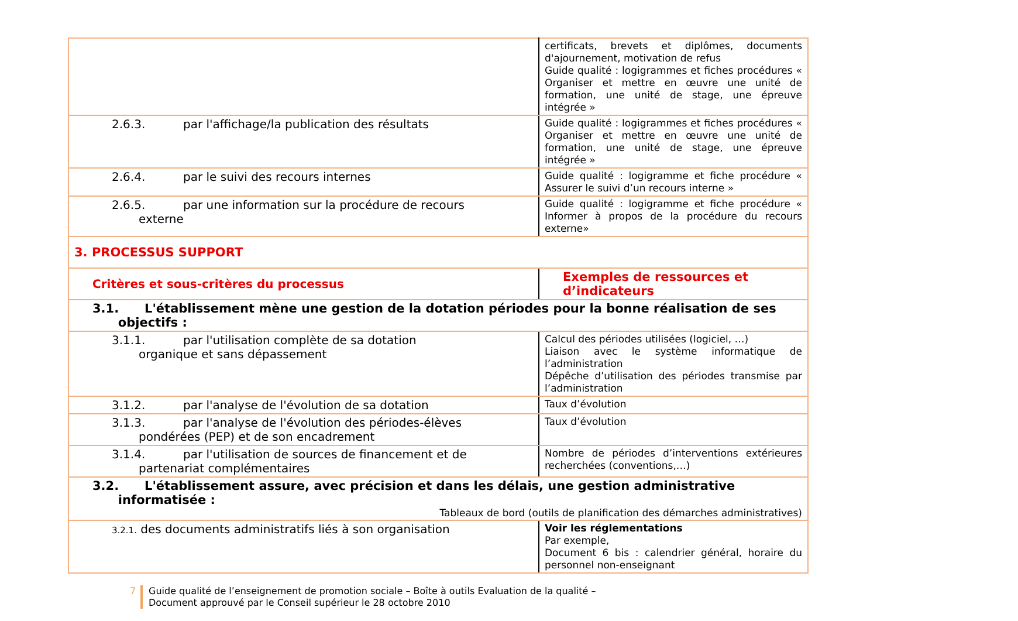| | certificats, brevets et diplômes, documents d'ajournement, motivation de refus Guide qualité : logigrammes et fiches procédures « Organiser et mettre en œuvre une unité de formation, une unité de stage, une épreuve intégrée » |
| 2.6.3. par l'affichage/la publication des résultats | Guide qualité : logigrammes et fiches procédures « Organiser et mettre en œuvre une unité de formation, une unité de stage, une épreuve intégrée » |
| 2.6.4. par le suivi des recours internes | Guide qualité : logigramme et fiche procédure « Assurer le suivi d’un recours interne » |
| 2.6.5. par une information sur la procédure de recours externe | Guide qualité : logigramme et fiche procédure « Informer à propos de la procédure du recours externe» |
| 3. PROCESSUS SUPPORT | |
| Critères et sous-critères du processus | Exemples de ressources et d’indicateurs |
| 3.1. L'établissement mène une gestion de la dotation périodes pour la bonne réalisation de ses objectifs : | |
| 3.1.1. par l'utilisation complète de sa dotation organique et sans dépassement | Calcul des périodes utilisées (logiciel, …) Liaison avec le système informatique de l’administration Dépêche d’utilisation des périodes transmise par l’administration |
| 3.1.2. par l'analyse de l'évolution de sa dotation | Taux d’évolution |
| 3.1.3. par l'analyse de l'évolution des périodes-élèves pondérées (PEP) et de son encadrement | Taux d’évolution |
| 3.1.4. par l'utilisation de sources de financement et de partenariat complémentaires | Nombre de périodes d’interventions extérieures recherchées (conventions,…) |
| 3.2. L'établissement assure, avec précision et dans les délais, une gestion administrative informatisée : Tableaux de bord (outils de planification des démarches administratives) | |
| 3.2.1. des documents administratifs liés à son organisation | Voir les réglementations Par exemple, Document 6 bis : calendrier général, horaire du personnel non-enseignant |
7 Guide qualité de l’enseignement de promotion sociale – Boîte à outils Evaluation de la qualité –
Document approuvé par le Conseil supérieur le 28 octobre 2010